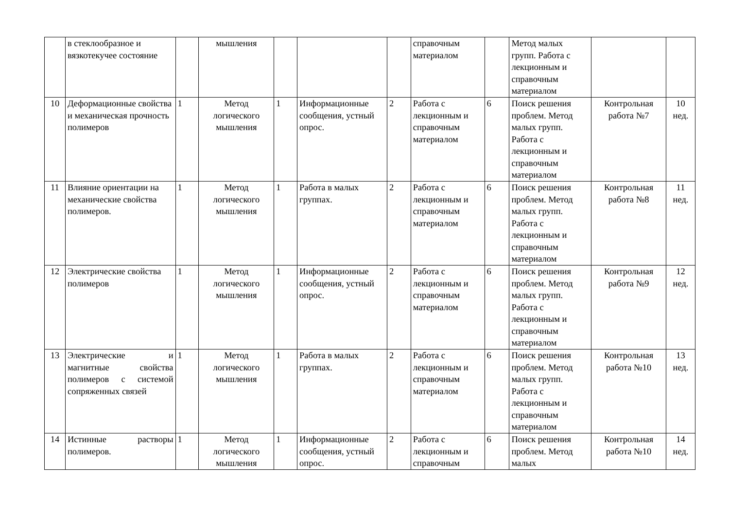| | в стеклообразное и вязкотекучее состояние | | мышления | | | | справочным материалом | | Метод малых групп. Работа с лекционным и справочным материалом | | |
| 10 | Деформационные свойства и механическая прочность полимеров | 1 | Метод логического мышления | 1 | Информационные сообщения, устный опрос. | 2 | Работа с лекционным и справочным материалом | 6 | Поиск решения проблем. Метод малых групп. Работа с лекционным и справочным материалом | Контрольная работа №7 | 10 нед. |
| 11 | Влияние ориентации на механические свойства полимеров. | 1 | Метод логического мышления | 1 | Работа в малых группах. | 2 | Работа с лекционным и справочным материалом | 6 | Поиск решения проблем. Метод малых групп. Работа с лекционным и справочным материалом | Контрольная работа №8 | 11 нед. |
| 12 | Электрические свойства полимеров | 1 | Метод логического мышления | 1 | Информационные сообщения, устный опрос. | 2 | Работа с лекционным и справочным материалом | 6 | Поиск решения проблем. Метод малых групп. Работа с лекционным и справочным материалом | Контрольная работа №9 | 12 нед. |
| 13 | Электрические и магнитные свойства полимеров с системой сопряженных связей | 1 | Метод логического мышления | 1 | Работа в малых группах. | 2 | Работа с лекционным и справочным материалом | 6 | Поиск решения проблем. Метод малых групп. Работа с лекционным и справочным материалом | Контрольная работа №10 | 13 нед. |
| 14 | Истинные растворы полимеров. | 1 | Метод логического мышления | 1 | Информационные сообщения, устный опрос. | 2 | Работа с лекционным и справочным | 6 | Поиск решения проблем. Метод малых | Контрольная работа №10 | 14 нед. |